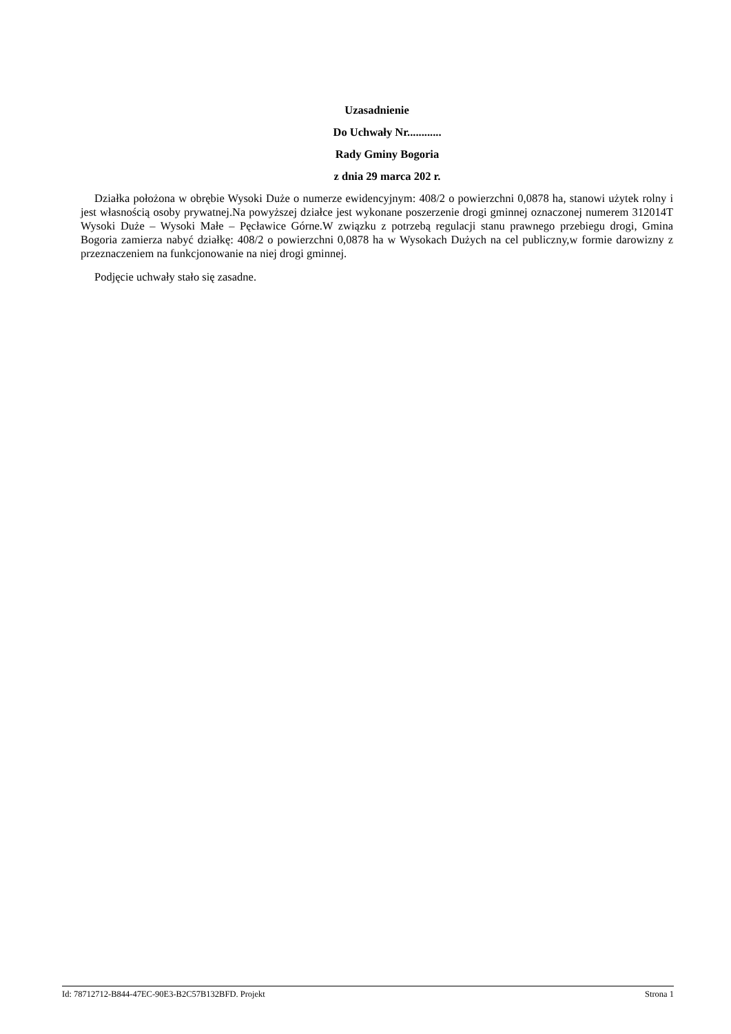Uzasadnienie
Do Uchwały Nr............
Rady Gminy Bogoria
z dnia 29 marca 202 r.
Działka położona w obrębie Wysoki Duże o numerze ewidencyjnym: 408/2 o powierzchni 0,0878 ha, stanowi użytek rolny i jest własnością osoby prywatnej.Na powyższej działce jest wykonane poszerzenie drogi gminnej oznaczonej numerem 312014T Wysoki Duże – Wysoki Małe – Pęcławice Górne.W związku z potrzebą regulacji stanu prawnego przebiegu drogi, Gmina Bogoria zamierza nabyć działkę: 408/2 o powierzchni 0,0878 ha w Wysokach Dużych na cel publiczny,w formie darowizny z przeznaczeniem na funkcjonowanie na niej drogi gminnej.
Podjęcie uchwały stało się zasadne.
Id: 78712712-B844-47EC-90E3-B2C57B132BFD. Projekt Strona 1